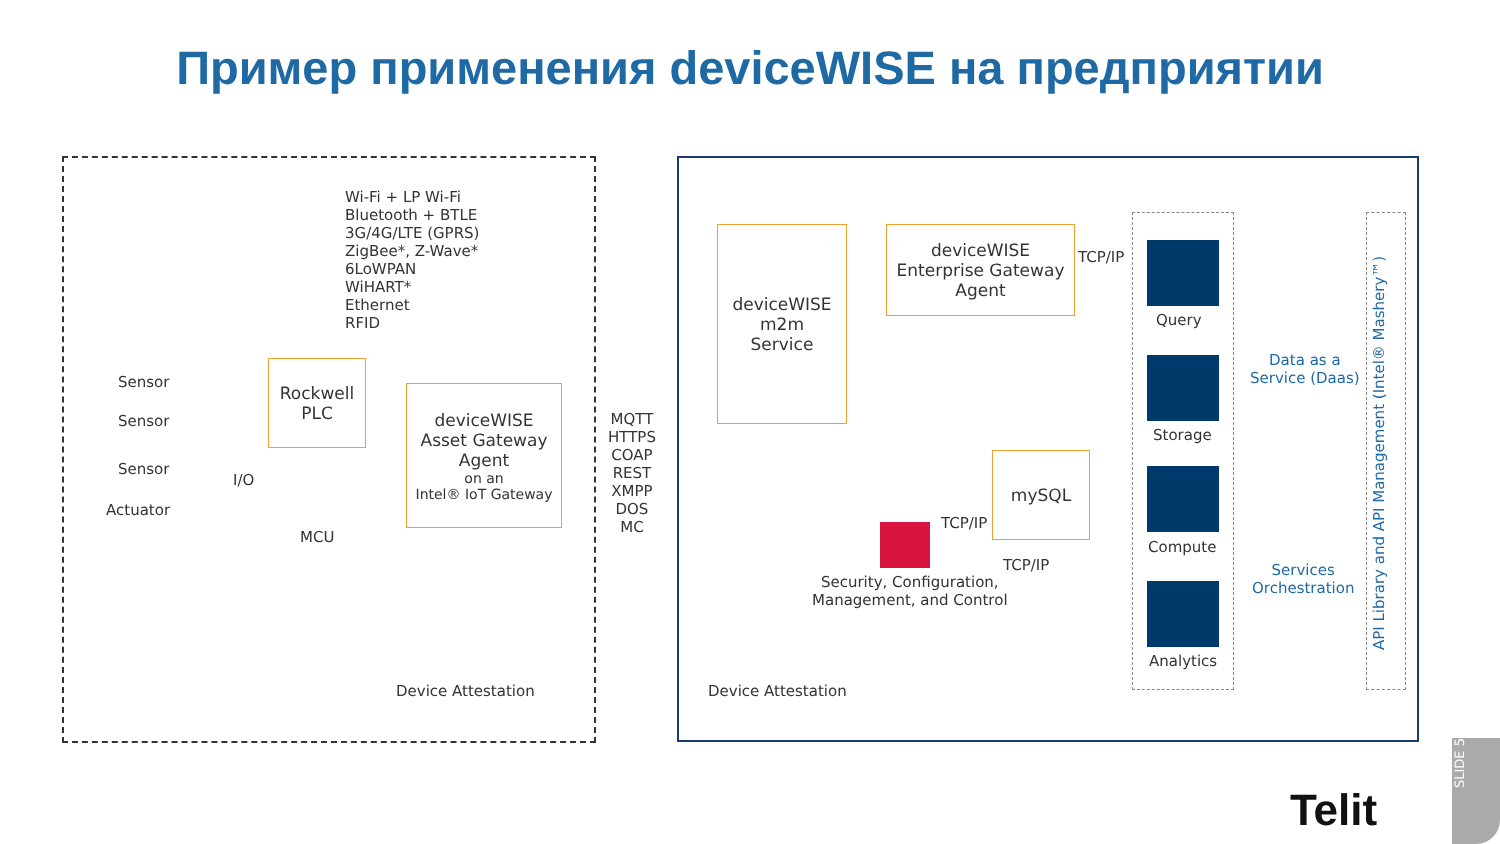Пример применения deviceWISE на предприятии
Wi-Fi + LP Wi-Fi
Bluetooth + BTLE
3G/4G/LTE (GPRS)
ZigBee*, Z-Wave*
6LoWPAN
WiHART*
Ethernet
RFID
Sensor
Sensor
Sensor
Actuator
I/O
MCU
Rockwell
PLC
deviceWISE
Asset Gateway
Agent
on an
Intel® IoT Gateway
MQTT
HTTPS
COAP
REST
XMPP
DOS
MC
deviceWISE
m2m
Service
deviceWISE
Enterprise Gateway
Agent
mySQL
TCP/IP
TCP/IP
TCP/IP
Security, Configuration,
Management, and Control
Device Attestation Device Attestation
Query
Storage
Compute
Analytics
Data as a
Service (Daas)
Services
Orchestration
API Library and API Management (Intel® Mashery™)
Telit
SLIDE 5